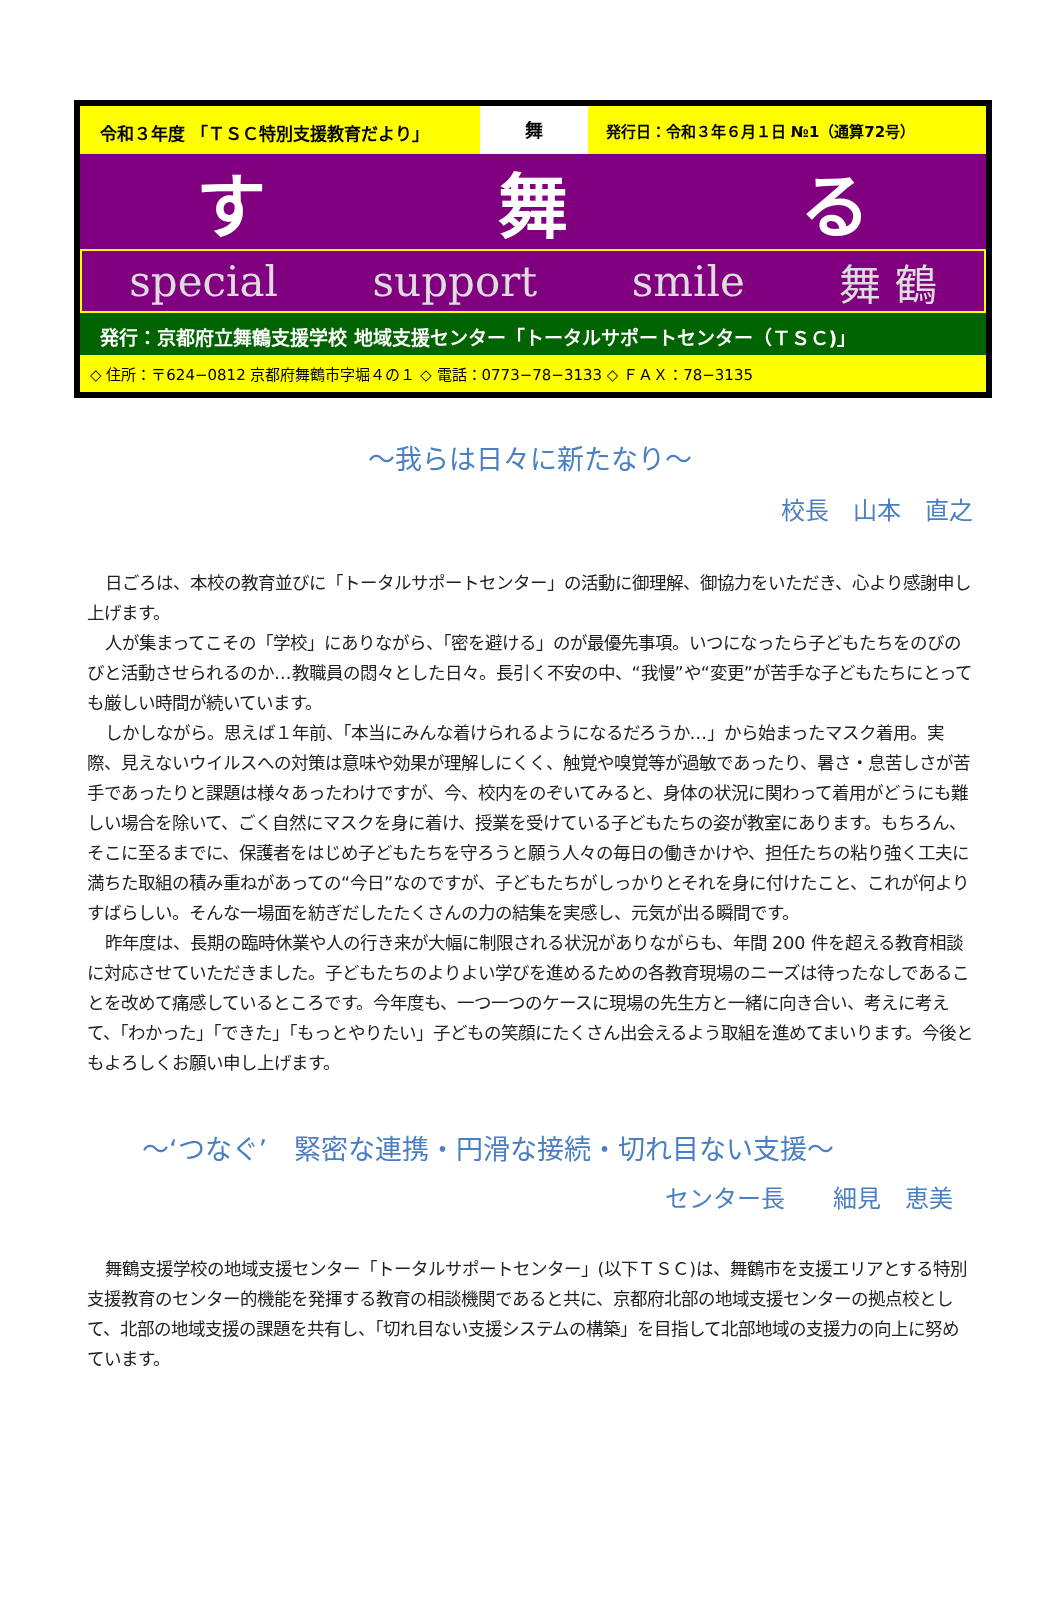令和３年度 「ＴＳＣ特別支援教育だより」
舞
発行日：令和３年６月１日 №1（通算72号）
す 舞 る
special support smile 舞 鶴
発行：京都府立舞鶴支援学校 地域支援センター「トータルサポートセンター（ＴＳＣ)」
◇ 住所：〒624−0812 京都府舞鶴市字堀４の１ ◇ 電話：0773−78−3133 ◇ ＦＡＸ：78−3135
～我らは日々に新たなり～
校長　山本　直之
日ごろは、本校の教育並びに「トータルサポートセンター」の活動に御理解、御協力をいただき、心より感謝申し上げます。
人が集まってこその「学校」にありながら、「密を避ける」のが最優先事項。いつになったら子どもたちをのびのびと活動させられるのか…教職員の悶々とした日々。長引く不安の中、“我慢”や“変更”が苦手な子どもたちにとっても厳しい時間が続いています。
しかしながら。思えば１年前、「本当にみんな着けられるようになるだろうか…」から始まったマスク着用。実際、見えないウイルスへの対策は意味や効果が理解しにくく、触覚や嗅覚等が過敏であったり、暑さ・息苦しさが苦手であったりと課題は様々あったわけですが、今、校内をのぞいてみると、身体の状況に関わって着用がどうにも難しい場合を除いて、ごく自然にマスクを身に着け、授業を受けている子どもたちの姿が教室にあります。もちろん、そこに至るまでに、保護者をはじめ子どもたちを守ろうと願う人々の毎日の働きかけや、担任たちの粘り強く工夫に満ちた取組の積み重ねがあっての“今日”なのですが、子どもたちがしっかりとそれを身に付けたこと、これが何よりすばらしい。そんな一場面を紡ぎだしたたくさんの力の結集を実感し、元気が出る瞬間です。
昨年度は、長期の臨時休業や人の行き来が大幅に制限される状況がありながらも、年間 200 件を超える教育相談に対応させていただきました。子どもたちのよりよい学びを進めるための各教育現場のニーズは待ったなしであることを改めて痛感しているところです。今年度も、一つ一つのケースに現場の先生方と一緒に向き合い、考えに考えて、「わかった」「できた」「もっとやりたい」子どもの笑顔にたくさん出会えるよう取組を進めてまいります。今後ともよろしくお願い申し上げます。
～‘つなぐ’　緊密な連携・円滑な接続・切れ目ない支援～
センター長　　細見　恵美
舞鶴支援学校の地域支援センター「トータルサポートセンター」(以下ＴＳＣ)は、舞鶴市を支援エリアとする特別支援教育のセンター的機能を発揮する教育の相談機関であると共に、京都府北部の地域支援センターの拠点校として、北部の地域支援の課題を共有し、「切れ目ない支援システムの構築」を目指して北部地域の支援力の向上に努めています。